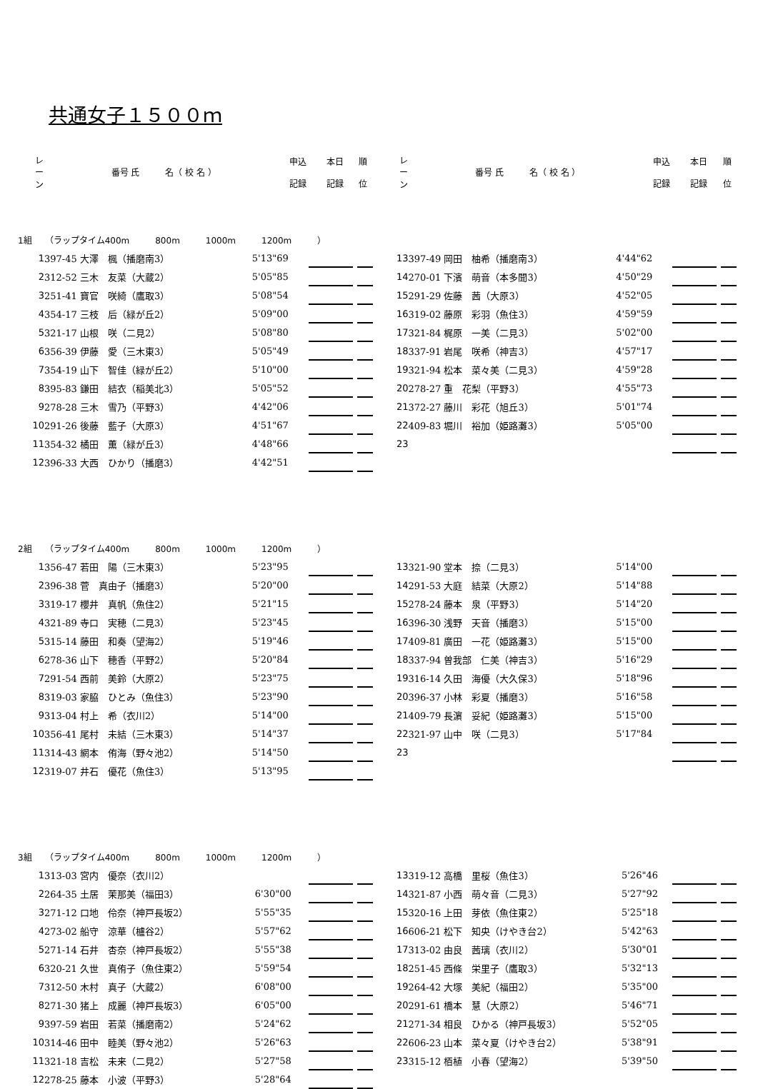共通女子１５００ｍ
| レ ー ン | 番号 氏 名（ 校 名 ） | 申込 記録 | 本日 記録 | 順 位 |
| --- | --- | --- | --- | --- |
| レ ー ン | 番号 氏 名（ 校 名 ） | 申込 記録 | 本日 記録 | 順 位 |
| --- | --- | --- | --- | --- |
1組　　（ラップタイム400m　　　800m　　　1000m　　　1200m　　　）
| 1 | 397-45 大澤 楓（播磨南3） | 5'13"69 | | | |
| 2 | 312-52 三木 友菜（大蔵2） | 5'05"85 | | | |
| 3 | 251-41 寶官 咲綺（鷹取3） | 5'08"54 | | | |
| 4 | 354-17 三枝 后（緑が丘2） | 5'09"00 | | | |
| 5 | 321-17 山根 咲（二見2） | 5'08"80 | | | |
| 6 | 356-39 伊藤 愛（三木東3） | 5'05"49 | | | |
| 7 | 354-19 山下 智佳（緑が丘2） | 5'10"00 | | | |
| 8 | 395-83 鎌田 結衣（稲美北3） | 5'05"52 | | | |
| 9 | 278-28 三木 雪乃（平野3） | 4'42"06 | | | |
| 10 | 291-26 後藤 藍子（大原3） | 4'51"67 | | | |
| 11 | 354-32 橘田 薫（緑が丘3） | 4'48"66 | | | |
| 12 | 396-33 大西 ひかり（播磨3） | 4'42"51 | | | |
| 13 | 397-49 岡田 柚希（播磨南3） | 4'44"62 | | | |
| 14 | 270-01 下濱 萌音（本多聞3） | 4'50"29 | | | |
| 15 | 291-29 佐藤 茜（大原3） | 4'52"05 | | | |
| 16 | 319-02 藤原 彩羽（魚住3） | 4'59"59 | | | |
| 17 | 321-84 梶原 一美（二見3） | 5'02"00 | | | |
| 18 | 337-91 岩尾 咲希（神吉3） | 4'57"17 | | | |
| 19 | 321-94 松本 菜々美（二見3） | 4'59"28 | | | |
| 20 | 278-27 重 花梨（平野3） | 4'55"73 | | | |
| 21 | 372-27 藤川 彩花（旭丘3） | 5'01"74 | | | |
| 22 | 409-83 堀川 裕加（姫路灘3） | 5'05"00 | | | |
| 23 | | | | | |
2組　　（ラップタイム400m　　　800m　　　1000m　　　1200m　　　）
| 1 | 356-47 若田 陽（三木東3） | 5'23"95 | | | |
| 2 | 396-38 菅 真由子（播磨3） | 5'20"00 | | | |
| 3 | 319-17 櫻井 真帆（魚住2） | 5'21"15 | | | |
| 4 | 321-89 寺口 実穂（二見3） | 5'23"45 | | | |
| 5 | 315-14 藤田 和奏（望海2） | 5'19"46 | | | |
| 6 | 278-36 山下 穂香（平野2） | 5'20"84 | | | |
| 7 | 291-54 西前 美鈴（大原2） | 5'23"75 | | | |
| 8 | 319-03 家脇 ひとみ（魚住3） | 5'23"90 | | | |
| 9 | 313-04 村上 希（衣川2） | 5'14"00 | | | |
| 10 | 356-41 尾村 未結（三木東3） | 5'14"37 | | | |
| 11 | 314-43 網本 侑海（野々池2） | 5'14"50 | | | |
| 12 | 319-07 井石 優花（魚住3） | 5'13"95 | | | |
| 13 | 321-90 堂本 捺（二見3） | 5'14"00 | | | |
| 14 | 291-53 大庭 結菜（大原2） | 5'14"88 | | | |
| 15 | 278-24 藤本 泉（平野3） | 5'14"20 | | | |
| 16 | 396-30 浅野 天音（播磨3） | 5'15"00 | | | |
| 17 | 409-81 廣田 一花（姫路灘3） | 5'15"00 | | | |
| 18 | 337-94 曽我部 仁美（神吉3） | 5'16"29 | | | |
| 19 | 316-14 久田 海優（大久保3） | 5'18"96 | | | |
| 20 | 396-37 小林 彩夏（播磨3） | 5'16"58 | | | |
| 21 | 409-79 長濵 妥紀（姫路灘3） | 5'15"00 | | | |
| 22 | 321-97 山中 咲（二見3） | 5'17"84 | | | |
| 23 | | | | | |
3組　　（ラップタイム400m　　　800m　　　1000m　　　1200m　　　）
| 1 | 313-03 宮内 優奈（衣川2） | | | | |
| 2 | 264-35 土居 茉那美（福田3） | 6'30"00 | | | |
| 3 | 271-12 口地 伶奈（神戸長坂2） | 5'55"35 | | | |
| 4 | 273-02 船守 涼華（櫨谷2） | 5'57"62 | | | |
| 5 | 271-14 石井 杏奈（神戸長坂2） | 5'55"38 | | | |
| 6 | 320-21 久世 真侑子（魚住東2） | 5'59"54 | | | |
| 7 | 312-50 木村 真子（大蔵2） | 6'08"00 | | | |
| 8 | 271-30 猪上 成麗（神戸長坂3） | 6'05"00 | | | |
| 9 | 397-59 岩田 若菜（播磨南2） | 5'24"62 | | | |
| 10 | 314-46 田中 睦美（野々池2） | 5'26"63 | | | |
| 11 | 321-18 吉松 未来（二見2） | 5'27"58 | | | |
| 12 | 278-25 藤本 小波（平野3） | 5'28"64 | | | |
| 13 | 319-12 高橋 里桜（魚住3） | 5'26"46 | | | |
| 14 | 321-87 小西 萌々音（二見3） | 5'27"92 | | | |
| 15 | 320-16 上田 芽依（魚住東2） | 5'25"18 | | | |
| 16 | 606-21 松下 知央（けやき台2） | 5'42"63 | | | |
| 17 | 313-02 由良 茜璃（衣川2） | 5'30"01 | | | |
| 18 | 251-45 西條 栄里子（鷹取3） | 5'32"13 | | | |
| 19 | 264-42 大塚 美紀（福田2） | 5'35"00 | | | |
| 20 | 291-61 橋本 慧（大原2） | 5'46"71 | | | |
| 21 | 271-34 相良 ひかる（神戸長坂3） | 5'52"05 | | | |
| 22 | 606-23 山本 菜々夏（けやき台2） | 5'38"91 | | | |
| 23 | 315-12 栢植 小春（望海2） | 5'39"50 | | | |